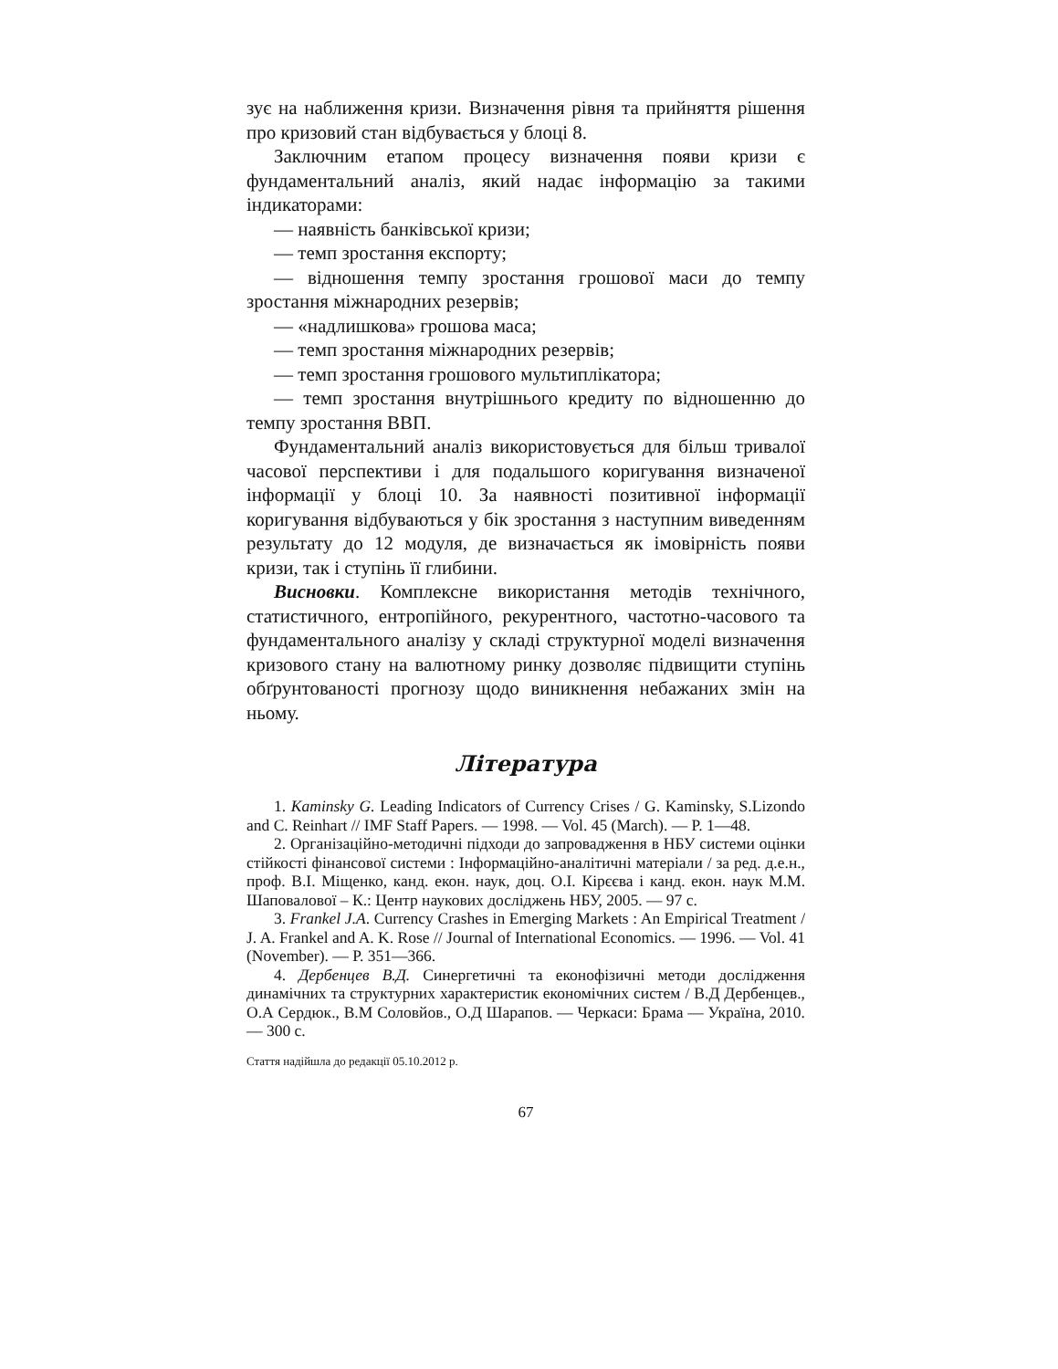зує на наближення кризи. Визначення рівня та прийняття рішення про кризовий стан відбувається у блоці 8.
Заключним етапом процесу визначення появи кризи є фундаментальний аналіз, який надає інформацію за такими індикаторами:
— наявність банківської кризи;
— темп зростання експорту;
— відношення темпу зростання грошової маси до темпу зростання міжнародних резервів;
— «надлишкова» грошова маса;
— темп зростання міжнародних резервів;
— темп зростання грошового мультиплікатора;
— темп зростання внутрішнього кредиту по відношенню до темпу зростання ВВП.
Фундаментальний аналіз використовується для більш тривалої часової перспективи і для подальшого коригування визначеної інформації у блоці 10. За наявності позитивної інформації коригування відбуваються у бік зростання з наступним виведенням результату до 12 модуля, де визначається як імовірність появи кризи, так і ступінь її глибини.
Висновки. Комплексне використання методів технічного, статистичного, ентропійного, рекурентного, частотно-часового та фундаментального аналізу у складі структурної моделі визначення кризового стану на валютному ринку дозволяє підвищити ступінь обґрунтованості прогнозу щодо виникнення небажаних змін на ньому.
Література
1. Kaminsky G. Leading Indicators of Currency Crises / G. Kaminsky, S.Lizondo and C. Reinhart // IMF Staff Papers. — 1998. — Vol. 45 (March). — P. 1—48.
2. Організаційно-методичні підходи до запровадження в НБУ системи оцінки стійкості фінансової системи : Інформаційно-аналітичні матеріали / за ред. д.е.н., проф. В.І. Міщенко, канд. екон. наук, доц. О.І. Кірєєва і канд. екон. наук М.М. Шаповалової – К.: Центр наукових досліджень НБУ, 2005. — 97 с.
3. Frankel J.A. Currency Crashes in Emerging Markets : An Empirical Treatment / J. A. Frankel and A. K. Rose // Journal of International Economics. — 1996. — Vol. 41 (November). — P. 351—366.
4. Дербенцев В.Д. Синергетичні та еконофізичні методи дослідження динамічних та структурних характеристик економічних систем / В.Д Дербенцев., О.А Сердюк., В.М Соловйов., О.Д Шарапов. — Черкаси: Брама — Україна, 2010. — 300 с.
Стаття надійшла до редакції 05.10.2012 р.
67